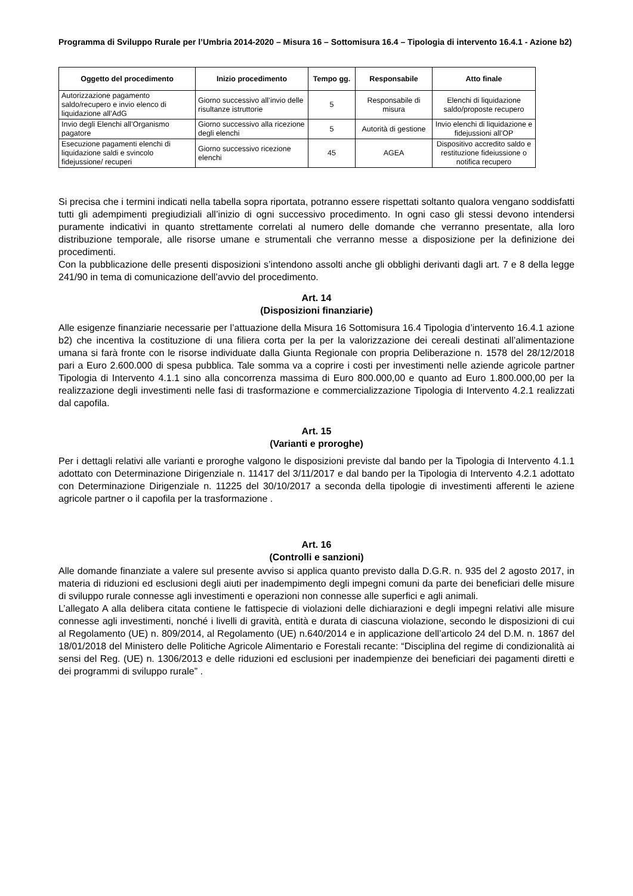Programma di Sviluppo Rurale per l’Umbria 2014-2020 – Misura 16 – Sottomisura 16.4 – Tipologia di intervento 16.4.1 - Azione b2)
| Oggetto del procedimento | Inizio procedimento | Tempo gg. | Responsabile | Atto finale |
| --- | --- | --- | --- | --- |
| Autorizzazione pagamento saldo/recupero e invio elenco di liquidazione all’AdG | Giorno successivo all’invio delle risultanze istruttorie | 5 | Responsabile di misura | Elenchi di liquidazione saldo/proposte recupero |
| Invio degli Elenchi all’Organismo pagatore | Giorno successivo alla ricezione degli elenchi | 5 | Autorità di gestione | Invio elenchi di liquidazione e fidejussioni all’OP |
| Esecuzione pagamenti elenchi di liquidazione saldi e svincolo fidejussione/ recuperi | Giorno successivo ricezione elenchi | 45 | AGEA | Dispositivo accredito saldo e restituzione fideiussione o notifica recupero |
Si precisa che i termini indicati nella tabella sopra riportata, potranno essere rispettati soltanto qualora vengano soddisfatti tutti gli adempimenti pregiudiziali all’inizio di ogni successivo procedimento. In ogni caso gli stessi devono intendersi puramente indicativi in quanto strettamente correlati al numero delle domande che verranno presentate, alla loro distribuzione temporale, alle risorse umane e strumentali che verranno messe a disposizione per la definizione dei procedimenti.
Con la pubblicazione delle presenti disposizioni s’intendono assolti anche gli obblighi derivanti dagli art. 7 e 8 della legge 241/90 in tema di comunicazione dell’avvio del procedimento.
Art. 14
(Disposizioni finanziarie)
Alle esigenze finanziarie necessarie per l’attuazione della Misura 16 Sottomisura 16.4 Tipologia d’intervento 16.4.1 azione b2) che incentiva la costituzione di una filiera corta per la per la valorizzazione dei cereali destinati all’alimentazione umana si farà fronte con le risorse individuate dalla Giunta Regionale con propria Deliberazione n. 1578 del 28/12/2018 pari a Euro 2.600.000 di spesa pubblica. Tale somma va a coprire i costi per investimenti nelle aziende agricole partner Tipologia di Intervento 4.1.1 sino alla concorrenza massima di Euro 800.000,00 e quanto ad Euro 1.800.000,00 per la realizzazione degli investimenti nelle fasi di trasformazione e commercializzazione Tipologia di Intervento 4.2.1 realizzati dal capofila.
Art. 15
(Varianti e proroghe)
Per i dettagli relativi alle varianti e proroghe valgono le disposizioni previste dal bando per la Tipologia di Intervento 4.1.1 adottato con Determinazione Dirigenziale n. 11417 del 3/11/2017 e dal bando per la Tipologia di Intervento 4.2.1 adottato con Determinazione Dirigenziale n. 11225 del 30/10/2017 a seconda della tipologie di investimenti afferenti le aziene agricole partner o il capofila per la trasformazione .
Art. 16
(Controlli e sanzioni)
Alle domande finanziate a valere sul presente avviso si applica quanto previsto dalla D.G.R. n. 935 del 2 agosto 2017, in materia di riduzioni ed esclusioni degli aiuti per inadempimento degli impegni comuni da parte dei beneficiari delle misure di sviluppo rurale connesse agli investimenti e operazioni non connesse alle superfici e agli animali.
L’allegato A alla delibera citata contiene le fattispecie di violazioni delle dichiarazioni e degli impegni relativi alle misure connesse agli investimenti, nonché i livelli di gravità, entità e durata di ciascuna violazione, secondo le disposizioni di cui al Regolamento (UE) n. 809/2014, al Regolamento (UE) n.640/2014 e in applicazione dell’articolo 24 del D.M. n. 1867 del 18/01/2018 del Ministero delle Politiche Agricole Alimentario e Forestali recante: “Disciplina del regime di condizionalità ai sensi del Reg. (UE) n. 1306/2013 e delle riduzioni ed esclusioni per inadempienze dei beneficiari dei pagamenti diretti e dei programmi di sviluppo rurale” .